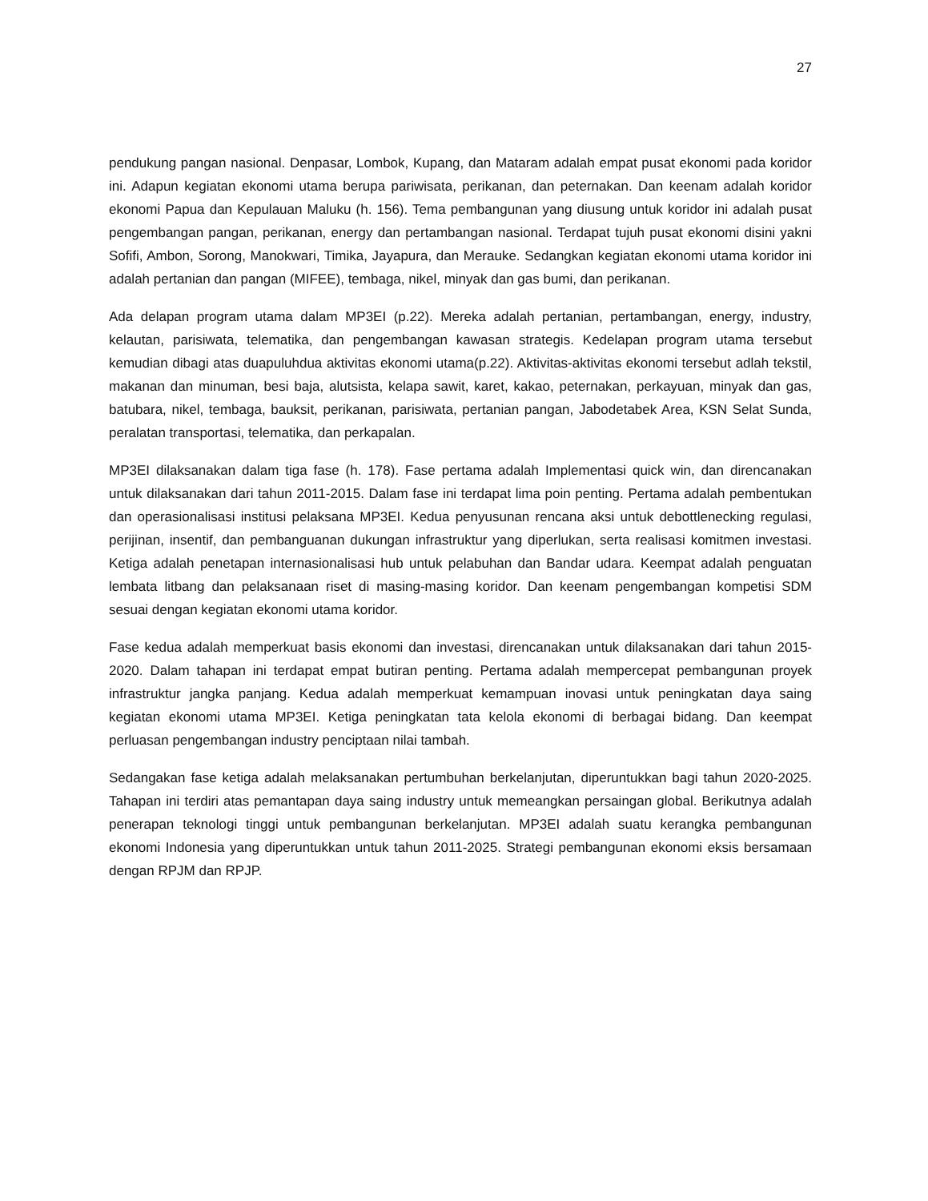27
pendukung pangan nasional. Denpasar, Lombok, Kupang, dan Mataram adalah empat pusat ekonomi pada koridor ini. Adapun kegiatan ekonomi utama berupa pariwisata, perikanan, dan peternakan. Dan keenam adalah koridor ekonomi Papua dan Kepulauan Maluku (h. 156). Tema pembangunan yang diusung untuk koridor ini adalah pusat pengembangan pangan, perikanan, energy dan pertambangan nasional. Terdapat tujuh pusat ekonomi disini yakni Sofifi, Ambon, Sorong, Manokwari, Timika, Jayapura, dan Merauke. Sedangkan kegiatan ekonomi utama koridor ini adalah pertanian dan pangan (MIFEE), tembaga, nikel, minyak dan gas bumi, dan perikanan.
Ada delapan program utama dalam MP3EI (p.22). Mereka adalah pertanian, pertambangan, energy, industry, kelautan, parisiwata, telematika, dan pengembangan kawasan strategis. Kedelapan program utama tersebut kemudian dibagi atas duapuluhdua aktivitas ekonomi utama(p.22). Aktivitas-aktivitas ekonomi tersebut adlah tekstil, makanan dan minuman, besi baja, alutsista, kelapa sawit, karet, kakao, peternakan, perkayuan, minyak dan gas, batubara, nikel, tembaga, bauksit, perikanan, parisiwata, pertanian pangan, Jabodetabek Area, KSN Selat Sunda, peralatan transportasi, telematika, dan perkapalan.
MP3EI dilaksanakan dalam tiga fase (h. 178). Fase pertama adalah Implementasi quick win, dan direncanakan untuk dilaksanakan dari tahun 2011-2015. Dalam fase ini terdapat lima poin penting. Pertama adalah pembentukan dan operasionalisasi institusi pelaksana MP3EI. Kedua penyusunan rencana aksi untuk debottlenecking regulasi, perijinan, insentif, dan pembanguanan dukungan infrastruktur yang diperlukan, serta realisasi komitmen investasi. Ketiga adalah penetapan internasionalisasi hub untuk pelabuhan dan Bandar udara. Keempat adalah penguatan lembata litbang dan pelaksanaan riset di masing-masing koridor. Dan keenam pengembangan kompetisi SDM sesuai dengan kegiatan ekonomi utama koridor.
Fase kedua adalah memperkuat basis ekonomi dan investasi, direncanakan untuk dilaksanakan dari tahun 2015-2020. Dalam tahapan ini terdapat empat butiran penting. Pertama adalah mempercepat pembangunan proyek infrastruktur jangka panjang. Kedua adalah memperkuat kemampuan inovasi untuk peningkatan daya saing kegiatan ekonomi utama MP3EI. Ketiga peningkatan tata kelola ekonomi di berbagai bidang. Dan keempat perluasan pengembangan industry penciptaan nilai tambah.
Sedangakan fase ketiga adalah melaksanakan pertumbuhan berkelanjutan, diperuntukkan bagi tahun 2020-2025. Tahapan ini terdiri atas pemantapan daya saing industry untuk memeangkan persaingan global. Berikutnya adalah penerapan teknologi tinggi untuk pembangunan berkelanjutan. MP3EI adalah suatu kerangka pembangunan ekonomi Indonesia yang diperuntukkan untuk tahun 2011-2025. Strategi pembangunan ekonomi eksis bersamaan dengan RPJM dan RPJP.